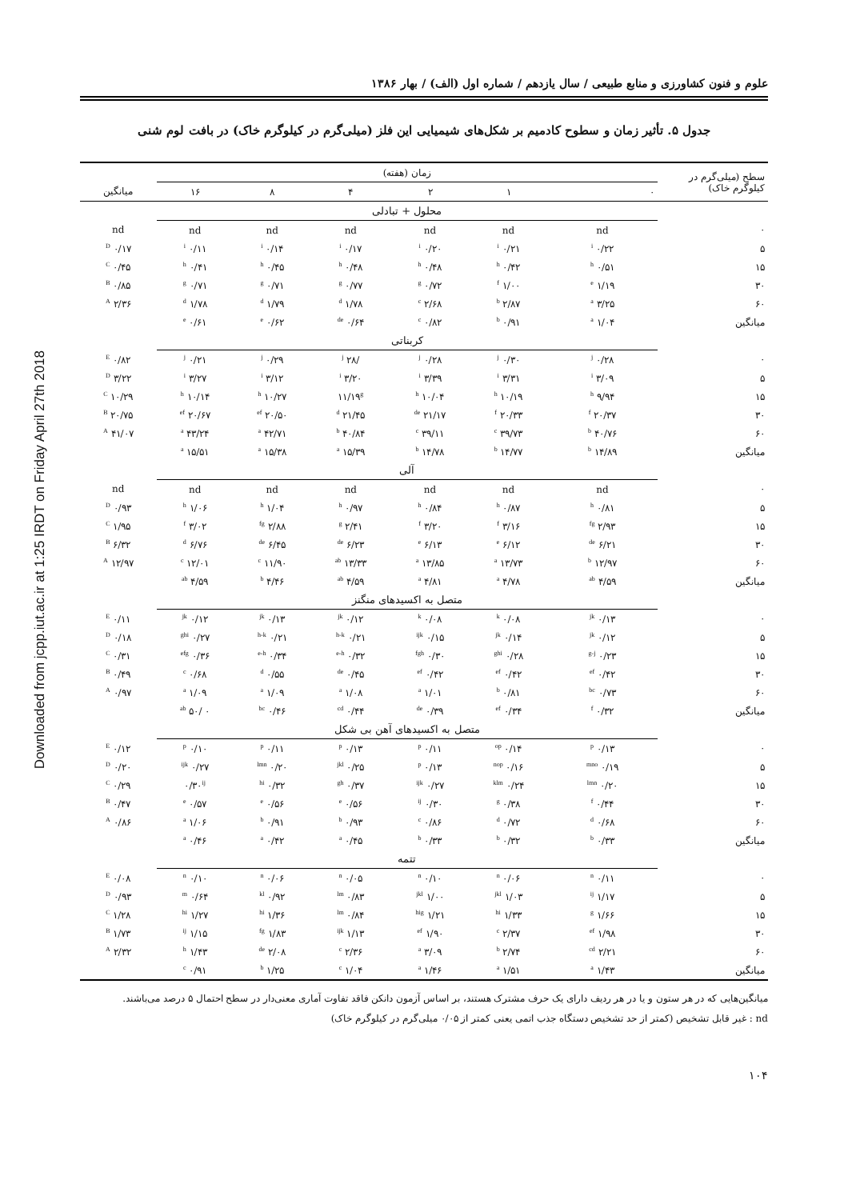Downloaded from jcpp.iut.ac.ir at 1:25 IRDT on Friday April 27th 2018
علوم و فنون کشاورزی و منابع طبیعی / سال یازدهم / شماره اول (الف) / بهار ۱۳۸۶
جدول ۵. تأثیر زمان و سطوح کادمیم بر شکل‌های شیمیایی این فلز (میلی‌گرم در کیلوگرم خاک) در بافت لوم شنی
| سطح (میلی‌گرم در کیلوگرم خاک) | زمان (هفته) | | | | | | |
| --- | --- | --- | --- | --- | --- | --- | --- |
| | ۰ | ۱ | ۲ | ۴ | ۸ | ۱۶ | میانگین |
| | محلول + تبادلی | | | | | | |
| ۰ | nd | nd | nd | nd | nd | nd | nd |
| ۵ | ۰/۲۲ <sup>i</sup> | ۰/۲۱ <sup>i</sup> | ۰/۲۰ <sup>i</sup> | ۰/۱۷ <sup>i</sup> | ۰/۱۴ <sup>i</sup> | ۰/۱۱ <sup>i</sup> | ۰/۱۷ <sup>D</sup> |
| ۱۵ | ۰/۵۱ <sup>h</sup> | ۰/۴۲ <sup>h</sup> | ۰/۴۸ <sup>h</sup> | ۰/۴۸ <sup>h</sup> | ۰/۴۵ <sup>h</sup> | ۰/۴۱ <sup>h</sup> | ۰/۴۵ <sup>C</sup> |
| ۳۰ | ۱/۱۹ <sup>e</sup> | ۱/۰۰ <sup>f</sup> | ۰/۷۲ <sup>g</sup> | ۰/۷۷ <sup>g</sup> | ۰/۷۱ <sup>g</sup> | ۰/۷۱ <sup>g</sup> | ۰/۸۵ <sup>B</sup> |
| ۶۰ | ۳/۲۵ <sup>a</sup> | ۲/۸۷ <sup>b</sup> | ۲/۶۸ <sup>c</sup> | ۱/۷۸ <sup>d</sup> | ۱/۷۹ <sup>d</sup> | ۱/۷۸ <sup>d</sup> | ۲/۳۶ <sup>A</sup> |
| میانگین | ۱/۰۴ <sup>a</sup> | ۰/۹۱ <sup>b</sup> | ۰/۸۲ <sup>c</sup> | ۰/۶۴ <sup>de</sup> | ۰/۶۲ <sup>e</sup> | ۰/۶۱ <sup>e</sup> | |
| | کربناتی | | | | | | |
| ۰ | ۰/۲۸ <sup>j</sup> | ۰/۳۰ <sup>j</sup> | ۰/۲۸ <sup>j</sup> | /۲۸ <sup>j</sup> | ۰/۲۹ <sup>j</sup> | ۰/۲۱ <sup>j</sup> | ۰/۸۲ <sup>E</sup> |
| ۵ | ۳/۰۹ <sup>i</sup> | ۳/۳۱ <sup>i</sup> | ۳/۳۹ <sup>i</sup> | ۳/۲۰ <sup>i</sup> | ۳/۱۲ <sup>i</sup> | ۳/۲۷ <sup>i</sup> | ۳/۲۲ <sup>D</sup> |
| ۱۵ | ۹/۹۴ <sup>h</sup> | ۱۰/۱۹ <sup>h</sup> | ۱۰/۰۴ <sup>h</sup> | ۱۱/۱۹<sup>g</sup> | ۱۰/۲۷ <sup>h</sup> | ۱۰/۱۴ <sup>h</sup> | ۱۰/۲۹ <sup>C</sup> |
| ۳۰ | ۲۰/۳۷ <sup>f</sup> | ۲۰/۳۳ <sup>f</sup> | ۲۱/۱۷ <sup>de</sup> | ۲۱/۴۵ <sup>d</sup> | ۲۰/۵۰ <sup>ef</sup> | ۲۰/۶۷ <sup>ef</sup> | ۲۰/۷۵ <sup>B</sup> |
| ۶۰ | ۴۰/۷۶ <sup>b</sup> | ۳۹/۷۳ <sup>c</sup> | ۳۹/۱۱ <sup>c</sup> | ۴۰/۸۴ <sup>b</sup> | ۴۲/۷۱ <sup>a</sup> | ۴۳/۲۴ <sup>a</sup> | ۴۱/۰۷ <sup>A</sup> |
| میانگین | ۱۴/۸۹ <sup>b</sup> | ۱۴/۷۷ <sup>b</sup> | ۱۴/۷۸ <sup>b</sup> | ۱۵/۳۹ <sup>a</sup> | ۱۵/۳۸ <sup>a</sup> | ۱۵/۵۱ <sup>a</sup> | |
| | آلی | | | | | | |
| ۰ | nd | nd | nd | nd | nd | nd | nd |
| ۵ | ۰/۸۱ <sup>h</sup> | ۰/۸۷ <sup>h</sup> | ۰/۸۴ <sup>h</sup> | ۰/۹۷ <sup>h</sup> | ۱/۰۴ <sup>h</sup> | ۱/۰۶ <sup>h</sup> | ۰/۹۳ <sup>D</sup> |
| ۱۵ | ۲/۹۳ <sup>fg</sup> | ۳/۱۶ <sup>f</sup> | ۳/۲۰ <sup>f</sup> | ۲/۴۱ <sup>g</sup> | ۲/۸۸ <sup>fg</sup> | ۳/۰۲ <sup>f</sup> | ۱/۹۵ <sup>C</sup> |
| ۳۰ | ۶/۲۱ <sup>de</sup> | ۶/۱۲ <sup>e</sup> | ۶/۱۳ <sup>e</sup> | ۶/۲۳ <sup>de</sup> | ۶/۴۵ <sup>de</sup> | ۶/۷۶ <sup>d</sup> | ۶/۳۲ <sup>B</sup> |
| ۶۰ | ۱۲/۹۷ <sup>b</sup> | ۱۳/۷۳ <sup>a</sup> | ۱۳/۸۵ <sup>a</sup> | ۱۳/۳۳ <sup>ab</sup> | ۱۱/۹۰ <sup>c</sup> | ۱۲/۰۱ <sup>c</sup> | ۱۲/۹۷ <sup>A</sup> |
| میانگین | ۴/۵۹ <sup>ab</sup> | ۴/۷۸ <sup>a</sup> | ۴/۸۱ <sup>a</sup> | ۴/۵۹ <sup>ab</sup> | ۴/۴۶ <sup>b</sup> | ۴/۵۹ <sup>ab</sup> | |
| | متصل به اکسیدهای منگنز | | | | | | |
| ۰ | ۰/۱۳ <sup>jk</sup> | ۰/۰۸ <sup>k</sup> | ۰/۰۸ <sup>k</sup> | ۰/۱۲ <sup>jk</sup> | ۰/۱۳ <sup>jk</sup> | ۰/۱۲ <sup>jk</sup> | ۰/۱۱ <sup>E</sup> |
| ۵ | ۰/۱۲ <sup>jk</sup> | ۰/۱۴ <sup>jk</sup> | ۰/۱۵ <sup>ijk</sup> | ۰/۲۱ <sup>h-k</sup> | ۰/۲۱ <sup>h-k</sup> | ۰/۲۷ <sup>ghi</sup> | ۰/۱۸ <sup>D</sup> |
| ۱۵ | ۰/۲۳ <sup>g-j</sup> | ۰/۲۸ <sup>ghi</sup> | ۰/۳۰ <sup>fgh</sup> | ۰/۳۲ <sup>e-h</sup> | ۰/۳۴ <sup>e-h</sup> | ۰/۳۶ <sup>efg</sup> | ۰/۳۱ <sup>C</sup> |
| ۳۰ | ۰/۴۲ <sup>ef</sup> | ۰/۴۲ <sup>ef</sup> | ۰/۴۲ <sup>ef</sup> | ۰/۴۵ <sup>de</sup> | ۰/۵۵ <sup>d</sup> | ۰/۶۸ <sup>c</sup> | ۰/۴۹ <sup>B</sup> |
| ۶۰ | ۰/۷۳ <sup>bc</sup> | ۰/۸۱ <sup>b</sup> | ۱/۰۱ <sup>a</sup> | ۱/۰۸ <sup>a</sup> | ۱/۰۹ <sup>a</sup> | ۱/۰۹ <sup>a</sup> | ۰/۹۷ <sup>A</sup> |
| میانگین | ۰/۳۲ <sup>f</sup> | ۰/۳۴ <sup>ef</sup> | ۰/۳۹ <sup>de</sup> | ۰/۴۴ <sup>cd</sup> | ۰/۴۶ <sup>bc</sup> | ۰ /۵۰ <sup>ab</sup> | |
| | متصل به اکسیدهای آهن بی شکل | | | | | | |
| ۰ | ۰/۱۳ <sup>p</sup> | ۰/۱۴ <sup>op</sup> | ۰/۱۱ <sup>p</sup> | ۰/۱۳ <sup>p</sup> | ۰/۱۱ <sup>p</sup> | ۰/۱۰ <sup>p</sup> | ۰/۱۲ <sup>E</sup> |
| ۵ | ۰/۱۹ <sup>mno</sup> | ۰/۱۶ <sup>nop</sup> | ۰/۱۳ <sup>p</sup> | ۰/۲۵ <sup>jkl</sup> | ۰/۲۰ <sup>lmn</sup> | ۰/۲۷ <sup>ijk</sup> | ۰/۲۰ <sup>D</sup> |
| ۱۵ | ۰/۲۰ <sup>lmn</sup> | ۰/۲۴ <sup>klm</sup> | ۰/۲۷ <sup>ijk</sup> | ۰/۳۷ <sup>gh</sup> | ۰/۳۲ <sup>hi</sup> | ۰/۳۰<sup>ij</sup> | ۰/۲۹ <sup>C</sup> |
| ۳۰ | ۰/۴۴ <sup>f</sup> | ۰/۳۸ <sup>g</sup> | ۰/۳۰ <sup>ij</sup> | ۰/۵۶ <sup>e</sup> | ۰/۵۶ <sup>e</sup> | ۰/۵۷ <sup>e</sup> | ۰/۴۷ <sup>B</sup> |
| ۶۰ | ۰/۶۸ <sup>d</sup> | ۰/۷۲ <sup>d</sup> | ۰/۸۶ <sup>c</sup> | ۰/۹۳ <sup>b</sup> | ۰/۹۱ <sup>b</sup> | ۱/۰۶ <sup>a</sup> | ۰/۸۶ <sup>A</sup> |
| میانگین | ۰/۳۳ <sup>b</sup> | ۰/۳۲ <sup>b</sup> | ۰/۳۳ <sup>b</sup> | ۰/۴۵ <sup>a</sup> | ۰/۴۲ <sup>a</sup> | ۰/۴۶ <sup>a</sup> | |
| | تتمه | | | | | | |
| ۰ | ۰/۱۱ <sup>n</sup> | ۰/۰۶ <sup>n</sup> | ۰/۱۰ <sup>n</sup> | ۰/۰۵ <sup>n</sup> | ۰/۰۶ <sup>n</sup> | ۰/۱۰ <sup>n</sup> | ۰/۰۸ <sup>E</sup> |
| ۵ | ۱/۱۷ <sup>ij</sup> | ۱/۰۳ <sup>jkl</sup> | ۱/۰۰ <sup>jkl</sup> | ۰/۸۳ <sup>lm</sup> | ۰/۹۲ <sup>kl</sup> | ۰/۶۴ <sup>m</sup> | ۰/۹۳ <sup>D</sup> |
| ۱۵ | ۱/۶۶ <sup>g</sup> | ۱/۳۳ <sup>hi</sup> | ۱/۲۱ <sup>hig</sup> | ۰/۸۴ <sup>lm</sup> | ۱/۳۶ <sup>hi</sup> | ۱/۲۷ <sup>hi</sup> | ۱/۲۸ <sup>C</sup> |
| ۳۰ | ۱/۹۸ <sup>ef</sup> | ۲/۳۷ <sup>c</sup> | ۱/۹۰ <sup>ef</sup> | ۱/۱۳ <sup>ijk</sup> | ۱/۸۳ <sup>fg</sup> | ۱/۱۵ <sup>ij</sup> | ۱/۷۳ <sup>B</sup> |
| ۶۰ | ۲/۲۱ <sup>cd</sup> | ۲/۷۴ <sup>b</sup> | ۳/۰۹ <sup>a</sup> | ۲/۳۶ <sup>c</sup> | ۲/۰۸ <sup>de</sup> | ۱/۴۳ <sup>h</sup> | ۲/۳۲ <sup>A</sup> |
| میانگین | ۱/۴۳ <sup>a</sup> | ۱/۵۱ <sup>a</sup> | ۱/۴۶ <sup>a</sup> | ۱/۰۴ <sup>c</sup> | ۱/۲۵ <sup>b</sup> | ۰/۹۱ <sup>c</sup> | |
میانگین‌هایی که در هر ستون و یا در هر ردیف دارای یک حرف مشترک هستند، بر اساس آزمون دانکن فاقد تفاوت آماری معنی‌دار در سطح احتمال ۵ درصد می‌باشند.
nd : غیر قابل تشخیص (کمتر از حد تشخیص دستگاه جذب اتمی یعنی کمتر از ۰/۰۵ میلی‌گرم در کیلوگرم خاک)
۱۰۴